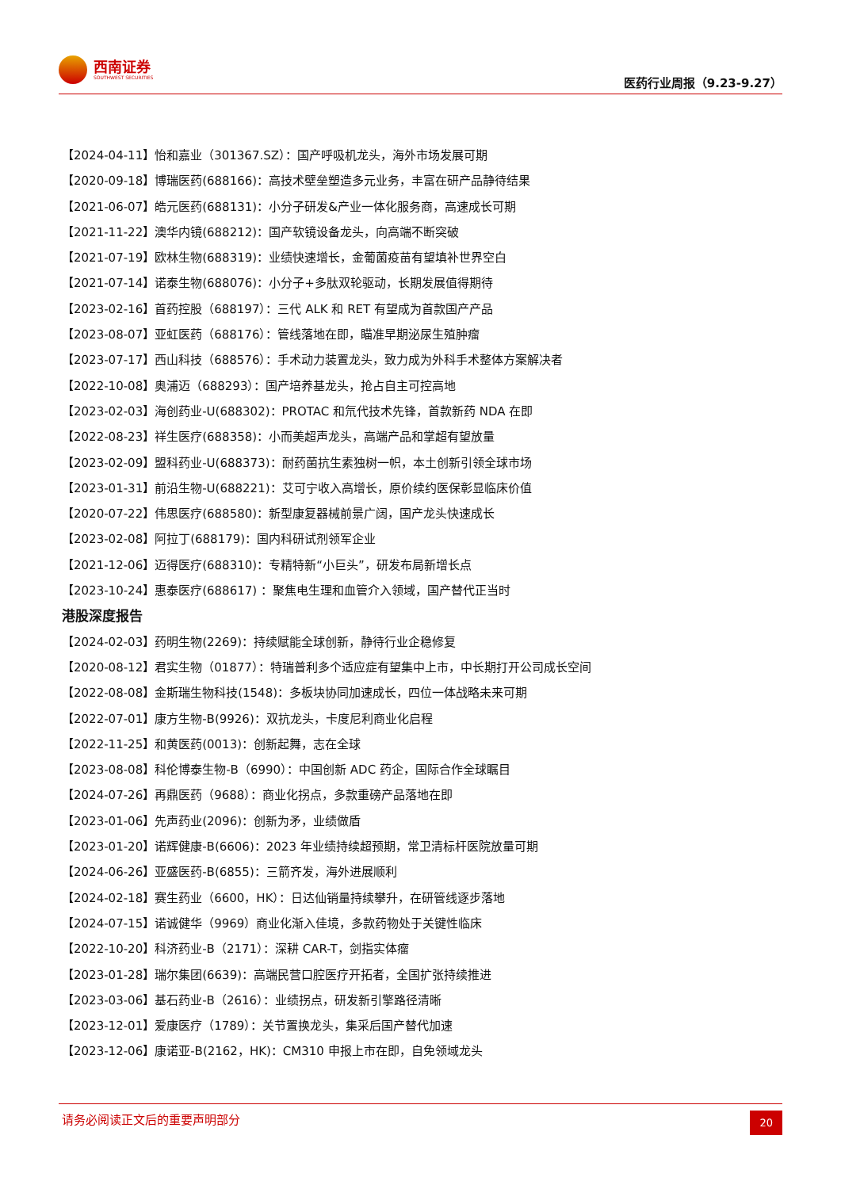西南证券
SOUTHWEST SECURITIES
医药行业周报（9.23-9.27）
【2024-04-11】怡和嘉业（301367.SZ）：国产呼吸机龙头，海外市场发展可期
【2020-09-18】博瑞医药(688166)：高技术壁垒塑造多元业务，丰富在研产品静待结果
【2021-06-07】皓元医药(688131)：小分子研发&产业一体化服务商，高速成长可期
【2021-11-22】澳华内镜(688212)：国产软镜设备龙头，向高端不断突破
【2021-07-19】欧林生物(688319)：业绩快速增长，金葡菌疫苗有望填补世界空白
【2021-07-14】诺泰生物(688076)：小分子+多肽双轮驱动，长期发展值得期待
【2023-02-16】首药控股（688197）：三代 ALK 和 RET 有望成为首款国产产品
【2023-08-07】亚虹医药（688176）：管线落地在即，瞄准早期泌尿生殖肿瘤
【2023-07-17】西山科技（688576）：手术动力装置龙头，致力成为外科手术整体方案解决者
【2022-10-08】奥浦迈（688293）：国产培养基龙头，抢占自主可控高地
【2023-02-03】海创药业-U(688302)：PROTAC 和氘代技术先锋，首款新药 NDA 在即
【2022-08-23】祥生医疗(688358)：小而美超声龙头，高端产品和掌超有望放量
【2023-02-09】盟科药业-U(688373)：耐药菌抗生素独树一帜，本土创新引领全球市场
【2023-01-31】前沿生物-U(688221)：艾可宁收入高增长，原价续约医保彰显临床价值
【2020-07-22】伟思医疗(688580)：新型康复器械前景广阔，国产龙头快速成长
【2023-02-08】阿拉丁(688179)：国内科研试剂领军企业
【2021-12-06】迈得医疗(688310)：专精特新“小巨头”，研发布局新增长点
【2023-10-24】惠泰医疗(688617) ：聚焦电生理和血管介入领域，国产替代正当时
港股深度报告
【2024-02-03】药明生物(2269)：持续赋能全球创新，静待行业企稳修复
【2020-08-12】君实生物（01877）：特瑞普利多个适应症有望集中上市，中长期打开公司成长空间
【2022-08-08】金斯瑞生物科技(1548)：多板块协同加速成长，四位一体战略未来可期
【2022-07-01】康方生物-B(9926)：双抗龙头，卡度尼利商业化启程
【2022-11-25】和黄医药(0013)：创新起舞，志在全球
【2023-08-08】科伦博泰生物-B（6990）：中国创新 ADC 药企，国际合作全球瞩目
【2024-07-26】再鼎医药（9688）：商业化拐点，多款重磅产品落地在即
【2023-01-06】先声药业(2096)：创新为矛，业绩做盾
【2023-01-20】诺辉健康-B(6606)：2023 年业绩持续超预期，常卫清标杆医院放量可期
【2024-06-26】亚盛医药-B(6855)：三箭齐发，海外进展顺利
【2024-02-18】赛生药业（6600，HK）：日达仙销量持续攀升，在研管线逐步落地
【2024-07-15】诺诚健华（9969）商业化渐入佳境，多款药物处于关键性临床
【2022-10-20】科济药业-B（2171）：深耕 CAR-T，剑指实体瘤
【2023-01-28】瑞尔集团(6639)：高端民营口腔医疗开拓者，全国扩张持续推进
【2023-03-06】基石药业-B（2616）：业绩拐点，研发新引擎路径清晰
【2023-12-01】爱康医疗（1789）：关节置换龙头，集采后国产替代加速
【2023-12-06】康诺亚-B(2162，HK)：CM310 申报上市在即，自免领域龙头
请务必阅读正文后的重要声明部分
20